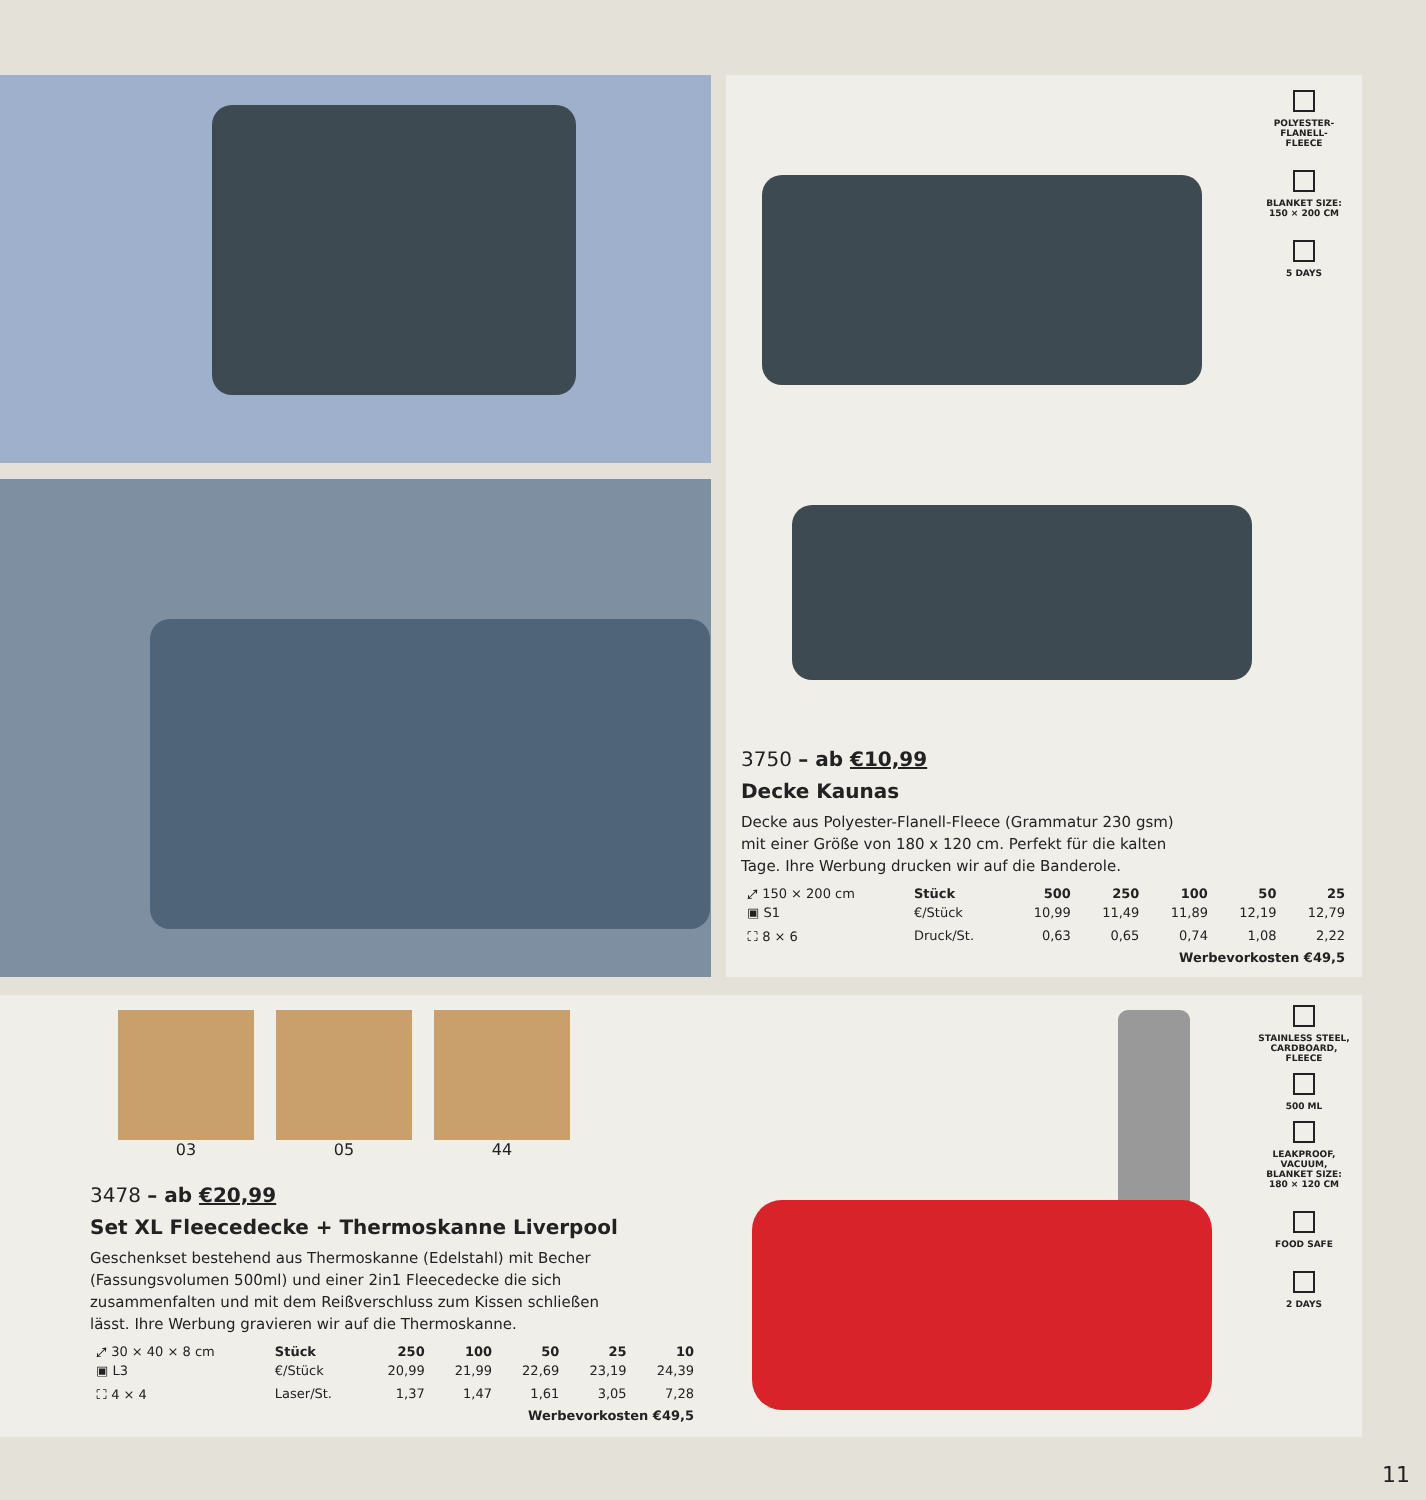POLYESTER-
FLANELL-
FLEECE
BLANKET SIZE:
150 × 200 CM
5 DAYS
3750 – ab €10,99
Decke Kaunas
Decke aus Polyester-Flanell-Fleece (Grammatur 230 gsm)
mit einer Größe von 180 x 120 cm. Perfekt für die kalten
Tage. Ihre Werbung drucken wir auf die Banderole.
| ⤢ 150 × 200 cm | Stück | 500 | 250 | 100 | 50 | 25 |
| ▣ S1 | €/Stück | 10,99 | 11,49 | 11,89 | 12,19 | 12,79 |
| ⛶ 8 × 6 | Druck/St. | 0,63 | 0,65 | 0,74 | 1,08 | 2,22 |
| Werbevorkosten €49,5 | | | | | | |
03 05 44
3478 – ab €20,99
Set XL Fleecedecke + Thermoskanne Liverpool
Geschenkset bestehend aus Thermoskanne (Edelstahl) mit Becher
(Fassungsvolumen 500ml) und einer 2in1 Fleecedecke die sich
zusammenfalten und mit dem Reißverschluss zum Kissen schließen
lässt. Ihre Werbung gravieren wir auf die Thermoskanne.
| ⤢ 30 × 40 × 8 cm | Stück | 250 | 100 | 50 | 25 | 10 |
| ▣ L3 | €/Stück | 20,99 | 21,99 | 22,69 | 23,19 | 24,39 |
| ⛶ 4 × 4 | Laser/St. | 1,37 | 1,47 | 1,61 | 3,05 | 7,28 |
| Werbevorkosten €49,5 | | | | | | |
STAINLESS STEEL,
CARDBOARD,
FLEECE
500 ML
LEAKPROOF,
VACUUM,
BLANKET SIZE:
180 × 120 CM
FOOD SAFE
2 DAYS
11